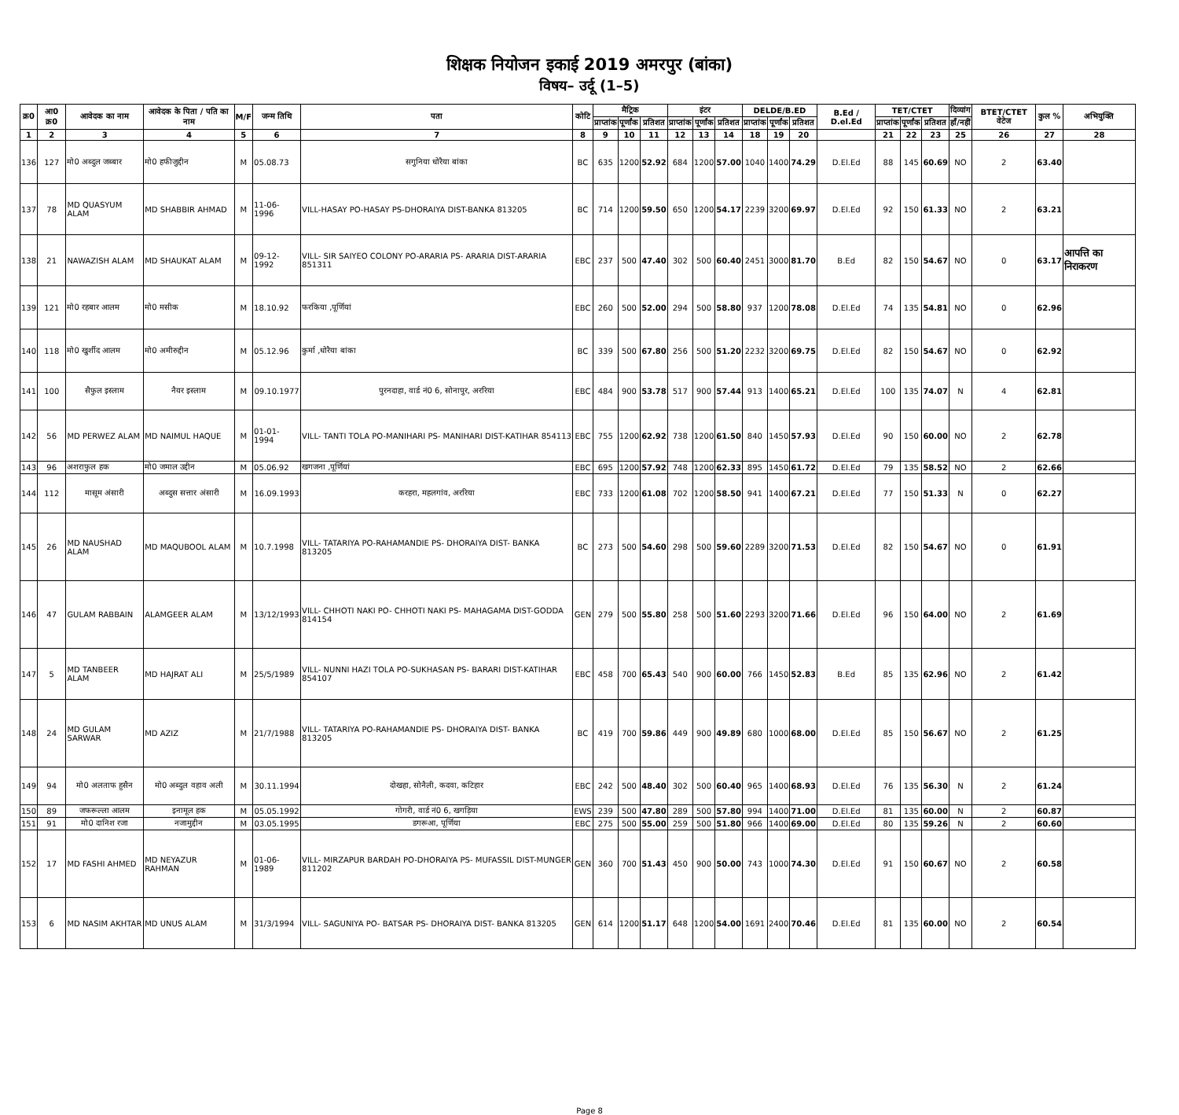शिक्षक नियोजन इकाई 2019 अमरपुर (बांका)
विषय– उर्दू (1–5)
| क्र0 | आ0 क्र0 | आवेदक का नाम | आवेदक के पिता / पति का नाम | M/F | जन्म तिथि | पता | कोटि | मैट्रिक | | | इंटर | | | DELDE/B.ED | | | B.Ed / D.el.Ed | TET/CTET | | | दिव्यांग | BTET/CTET वेटेज | कुल % | अभियुक्ति |
| --- | --- | --- | --- | --- | --- | --- | --- | --- | --- | --- | --- | --- | --- | --- | --- | --- | --- | --- | --- | --- | --- | --- | --- | --- |
| | | | | | | | | प्राप्तांक | पूर्णांक | प्रतिशत | प्राप्तांक | पूर्णांक | प्रतिशत | प्राप्तांक | पूर्णांक | प्रतिशत | | प्राप्तांक | पूर्णांक | प्रतिशत | हाँ/नहीं | | | |
| 1 | 2 | 3 | 4 | 5 | 6 | 7 | 8 | 9 | 10 | 11 | 12 | 13 | 14 | 18 | 19 | 20 | | 21 | 22 | 23 | 25 | 26 | 27 | 28 |
| 136 | 127 | मो0 अब्दुल जब्बार | मो0 हफीजुद्दीन | M | 05.08.73 | सगुनिया धोरैया बांका | BC | 635 | 1200 | 52.92 | 684 | 1200 | 57.00 | 1040 | 1400 | 74.29 | D.El.Ed | 88 | 145 | 60.69 | NO | 2 | 63.40 | |
| 137 | 78 | MD QUASYUM ALAM | MD SHABBIR AHMAD | M | 11-06-1996 | VILL-HASAY PO-HASAY PS-DHORAIYA DIST-BANKA 813205 | BC | 714 | 1200 | 59.50 | 650 | 1200 | 54.17 | 2239 | 3200 | 69.97 | D.El.Ed | 92 | 150 | 61.33 | NO | 2 | 63.21 | |
| 138 | 21 | NAWAZISH ALAM | MD SHAUKAT ALAM | M | 09-12-1992 | VILL- SIR SAIYEO COLONY PO-ARARIA PS- ARARIA DIST-ARARIA 851311 | EBC | 237 | 500 | 47.40 | 302 | 500 | 60.40 | 2451 | 3000 | 81.70 | B.Ed | 82 | 150 | 54.67 | NO | 0 | 63.17 | आपत्ति का निराकरण |
| 139 | 121 | मो0 रहबार आलम | मो0 मसीक | M | 18.10.92 | फरकिया ,पूर्णियां | EBC | 260 | 500 | 52.00 | 294 | 500 | 58.80 | 937 | 1200 | 78.08 | D.El.Ed | 74 | 135 | 54.81 | NO | 0 | 62.96 | |
| 140 | 118 | मो0 खुर्शीद आलम | मो0 अमीरुद्दीन | M | 05.12.96 | कुर्मा ,धोरैया बांका | BC | 339 | 500 | 67.80 | 256 | 500 | 51.20 | 2232 | 3200 | 69.75 | D.El.Ed | 82 | 150 | 54.67 | NO | 0 | 62.92 | |
| 141 | 100 | सैफुल इस्लाम | नैयर इस्लाम | M | 09.10.1977 | पुरनदाहा, वार्ड नं0 6, सोनापुर, अररिया | EBC | 484 | 900 | 53.78 | 517 | 900 | 57.44 | 913 | 1400 | 65.21 | D.El.Ed | 100 | 135 | 74.07 | N | 4 | 62.81 | |
| 142 | 56 | MD PERWEZ ALAM | MD NAIMUL HAQUE | M | 01-01-1994 | VILL- TANTI TOLA PO-MANIHARI PS- MANIHARI DIST-KATIHAR 854113 | EBC | 755 | 1200 | 62.92 | 738 | 1200 | 61.50 | 840 | 1450 | 57.93 | D.El.Ed | 90 | 150 | 60.00 | NO | 2 | 62.78 | |
| 143 | 96 | अशराफुल हक | मो0 जमाल उद्दीन | M | 05.06.92 | खगजना ,पूर्णियां | EBC | 695 | 1200 | 57.92 | 748 | 1200 | 62.33 | 895 | 1450 | 61.72 | D.El.Ed | 79 | 135 | 58.52 | NO | 2 | 62.66 | |
| 144 | 112 | मासूम अंसारी | अब्दुस सत्तार अंसारी | M | 16.09.1993 | करहरा, महलगांव, अररिया | EBC | 733 | 1200 | 61.08 | 702 | 1200 | 58.50 | 941 | 1400 | 67.21 | D.El.Ed | 77 | 150 | 51.33 | N | 0 | 62.27 | |
| 145 | 26 | MD NAUSHAD ALAM | MD MAQUBOOL ALAM | M | 10.7.1998 | VILL- TATARIYA PO-RAHAMANDIE PS- DHORAIYA DIST- BANKA 813205 | BC | 273 | 500 | 54.60 | 298 | 500 | 59.60 | 2289 | 3200 | 71.53 | D.El.Ed | 82 | 150 | 54.67 | NO | 0 | 61.91 | |
| 146 | 47 | GULAM RABBAIN | ALAMGEER ALAM | M | 13/12/1993 | VILL- CHHOTI NAKI PO- CHHOTI NAKI PS- MAHAGAMA DIST-GODDA 814154 | GEN | 279 | 500 | 55.80 | 258 | 500 | 51.60 | 2293 | 3200 | 71.66 | D.El.Ed | 96 | 150 | 64.00 | NO | 2 | 61.69 | |
| 147 | 5 | MD TANBEER ALAM | MD HAJRAT ALI | M | 25/5/1989 | VILL- NUNNI HAZI TOLA PO-SUKHASAN PS- BARARI DIST-KATIHAR 854107 | EBC | 458 | 700 | 65.43 | 540 | 900 | 60.00 | 766 | 1450 | 52.83 | B.Ed | 85 | 135 | 62.96 | NO | 2 | 61.42 | |
| 148 | 24 | MD GULAM SARWAR | MD AZIZ | M | 21/7/1988 | VILL- TATARIYA PO-RAHAMANDIE PS- DHORAIYA DIST- BANKA 813205 | BC | 419 | 700 | 59.86 | 449 | 900 | 49.89 | 680 | 1000 | 68.00 | D.El.Ed | 85 | 150 | 56.67 | NO | 2 | 61.25 | |
| 149 | 94 | मो0 अलताफ हुसैन | मो0 अब्दुल वहाव अली | M | 30.11.1994 | दोखहा, सोनैली, कदवा, कटिहार | EBC | 242 | 500 | 48.40 | 302 | 500 | 60.40 | 965 | 1400 | 68.93 | D.El.Ed | 76 | 135 | 56.30 | N | 2 | 61.24 | |
| 150 | 89 | जफरूल्ला आलम | इनामूल हक | M | 05.05.1992 | गोगरी, वार्ड नं0 6, खगड़िया | EWS | 239 | 500 | 47.80 | 289 | 500 | 57.80 | 994 | 1400 | 71.00 | D.El.Ed | 81 | 135 | 60.00 | N | 2 | 60.87 | |
| 151 | 91 | मो0 दानिश रजा | नजामुद्दीन | M | 03.05.1995 | डगरूआ, पूर्णिया | EBC | 275 | 500 | 55.00 | 259 | 500 | 51.80 | 966 | 1400 | 69.00 | D.El.Ed | 80 | 135 | 59.26 | N | 2 | 60.60 | |
| 152 | 17 | MD FASHI AHMED | MD NEYAZUR RAHMAN | M | 01-06-1989 | VILL- MIRZAPUR BARDAH PO-DHORAIYA PS- MUFASSIL DIST-MUNGER 811202 | GEN | 360 | 700 | 51.43 | 450 | 900 | 50.00 | 743 | 1000 | 74.30 | D.El.Ed | 91 | 150 | 60.67 | NO | 2 | 60.58 | |
| 153 | 6 | MD NASIM AKHTAR | MD UNUS ALAM | M | 31/3/1994 | VILL- SAGUNIYA PO- BATSAR PS- DHORAIYA DIST- BANKA 813205 | GEN | 614 | 1200 | 51.17 | 648 | 1200 | 54.00 | 1691 | 2400 | 70.46 | D.El.Ed | 81 | 135 | 60.00 | NO | 2 | 60.54 | |
Page 8